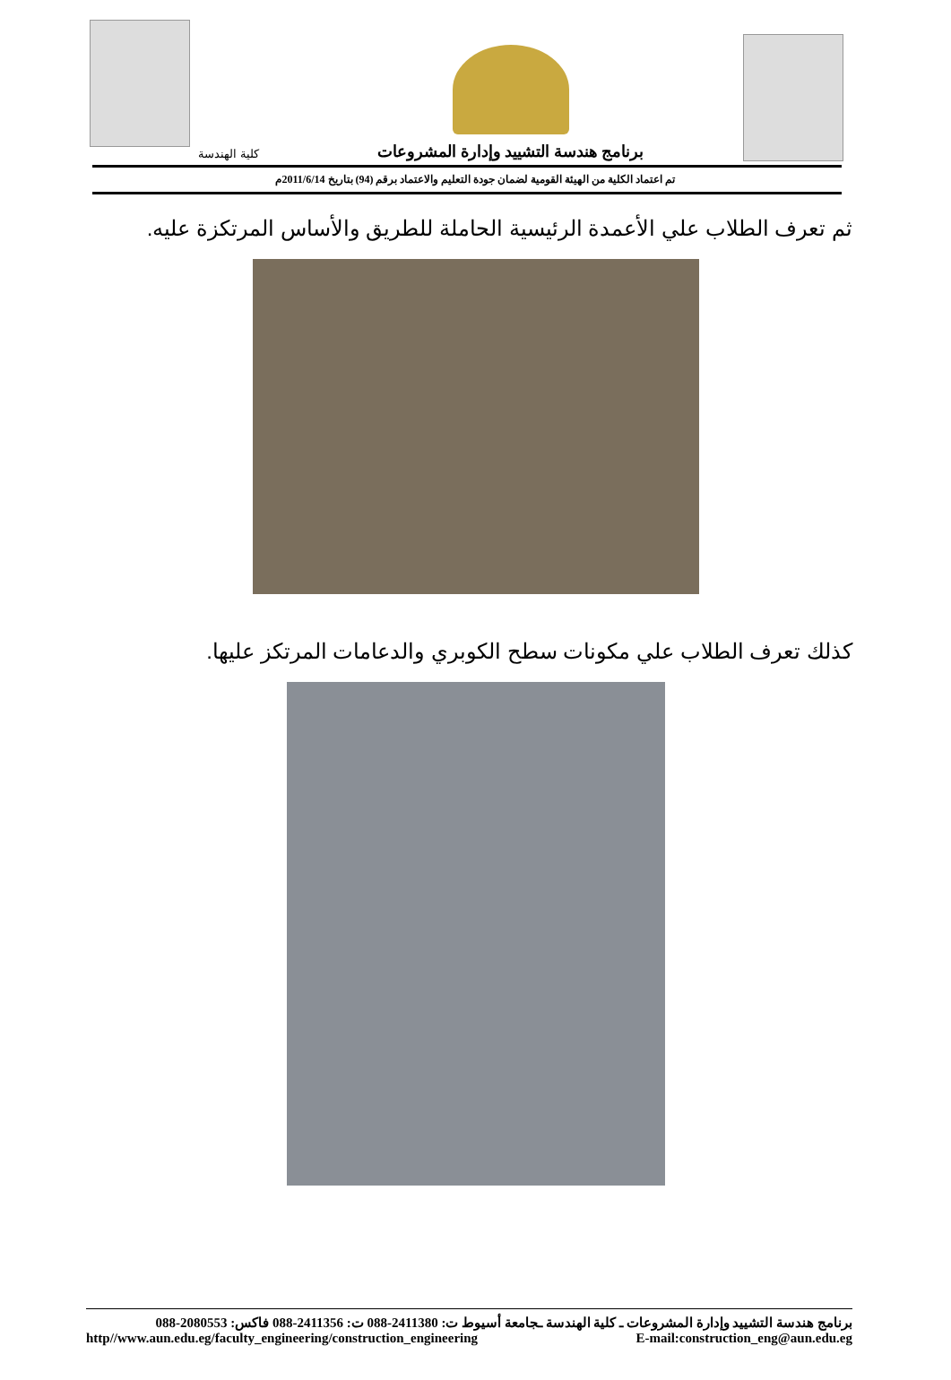كلية الهندسة
برنامج هندسة التشييد وإدارة المشروعات
تم اعتماد الكلية من الهيئة القومية لضمان جودة التعليم والاعتماد برقم (94) بتاريخ 2011/6/14م
ثم تعرف الطلاب علي الأعمدة الرئيسية الحاملة للطريق والأساس المرتكزة عليه.
كذلك تعرف الطلاب علي مكونات سطح الكوبري والدعامات المرتكز عليها.
برنامج هندسة التشييد وإدارة المشروعات ـ كلية الهندسة ـجامعة أسيوط ت: 2411380-088 ت: 2411356-088 فاكس: 2080553-088
http//www.aun.edu.eg/faculty_engineering/construction_engineering E-mail:construction_eng@aun.edu.eg